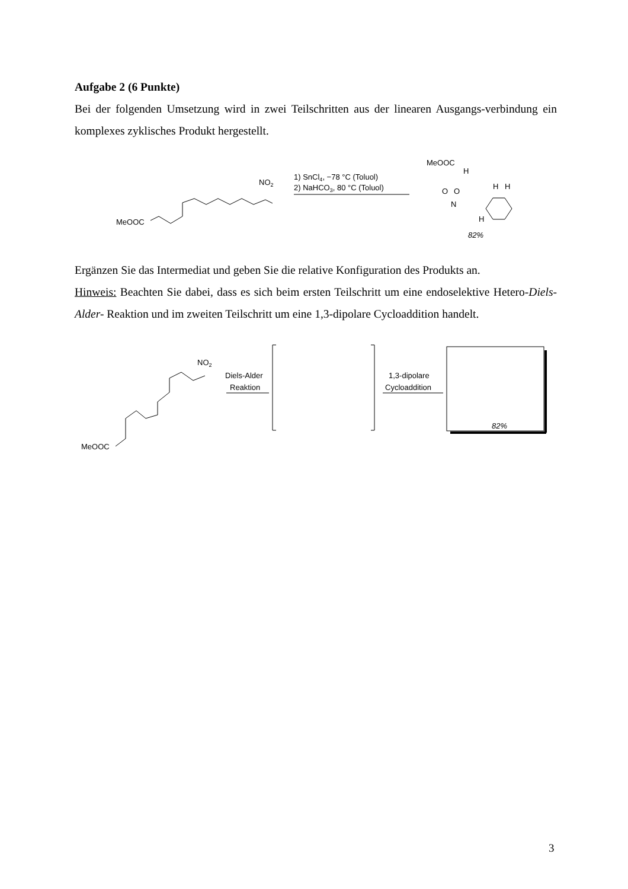Aufgabe 2 (6 Punkte)
Bei der folgenden Umsetzung wird in zwei Teilschritten aus der linearen Ausgangs-verbindung ein komplexes zyklisches Produkt hergestellt.
MeOOC
NO2
1) SnCl4, −78 °C (Toluol)
2) NaHCO3, 80 °C (Toluol)
MeOOC
H
O
O
N
H
H
H
82%
Ergänzen Sie das Intermediat und geben Sie die relative Konfiguration des Produkts an.
Hinweis: Beachten Sie dabei, dass es sich beim ersten Teilschritt um eine endoselektive Hetero-Diels-Alder- Reaktion und im zweiten Teilschritt um eine 1,3-dipolare Cycloaddition handelt.
MeOOC
NO2
Diels-Alder
Reaktion
1,3-dipolare
Cycloaddition
82%
3